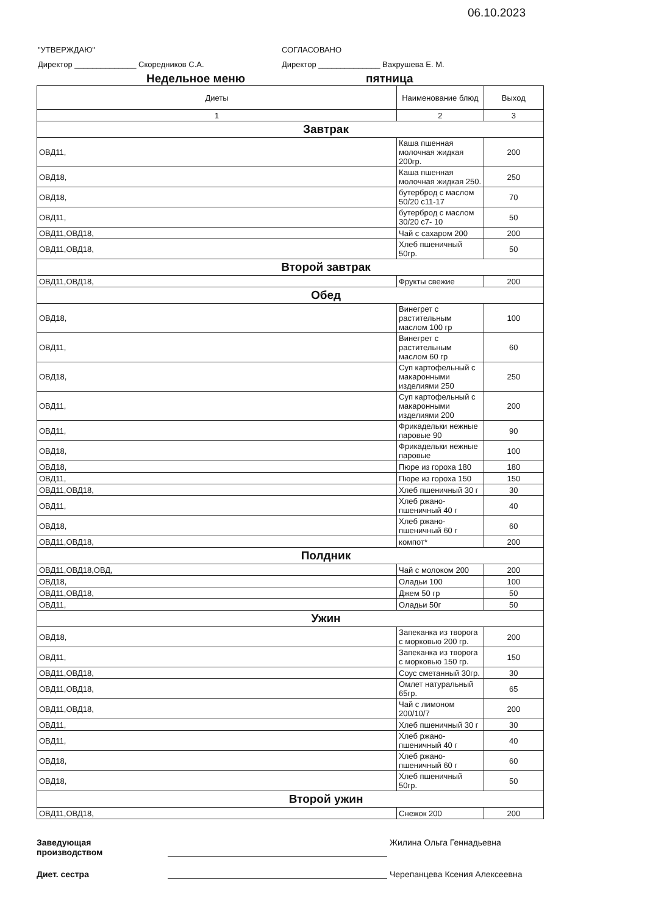06.10.2023
"УТВЕРЖДАЮ"
Директор ______________ Скоредников С.А.
СОГЛАСОВАНО
Директор ______________ Вахрушева Е. М.
Недельное меню пятница
| Диеты | Наименование блюд | Выход |
| --- | --- | --- |
| 1 | 2 | 3 |
| Завтрак | | |
| ОВД11, | Каша пшенная молочная жидкая 200гр. | 200 |
| ОВД18, | Каша пшенная молочная жидкая 250. | 250 |
| ОВД18, | бутерброд с маслом 50/20 с11-17 | 70 |
| ОВД11, | бутерброд с маслом 30/20 с7- 10 | 50 |
| ОВД11,ОВД18, | Чай с сахаром 200 | 200 |
| ОВД11,ОВД18, | Хлеб пшеничный 50гр. | 50 |
| Второй завтрак | | |
| ОВД11,ОВД18, | Фрукты свежие | 200 |
| Обед | | |
| ОВД18, | Винегрет с растительным маслом 100 гр | 100 |
| ОВД11, | Винегрет с растительным маслом 60 гр | 60 |
| ОВД18, | Суп картофельный с макаронными изделиями 250 | 250 |
| ОВД11, | Суп картофельный с макаронными изделиями 200 | 200 |
| ОВД11, | Фрикадельки нежные паровые 90 | 90 |
| ОВД18, | Фрикадельки нежные паровые | 100 |
| ОВД18, | Пюре из гороха 180 | 180 |
| ОВД11, | Пюре из гороха 150 | 150 |
| ОВД11,ОВД18, | Хлеб пшеничный 30 г | 30 |
| ОВД11, | Хлеб ржано- пшеничный 40 г | 40 |
| ОВД18, | Хлеб ржано- пшеничный 60 г | 60 |
| ОВД11,ОВД18, | компот* | 200 |
| Полдник | | |
| ОВД11,ОВД18,ОВД, | Чай с молоком 200 | 200 |
| ОВД18, | Оладьи 100 | 100 |
| ОВД11,ОВД18, | Джем 50 гр | 50 |
| ОВД11, | Оладьи 50г | 50 |
| Ужин | | |
| ОВД18, | Запеканка из творога с морковью 200 гр. | 200 |
| ОВД11, | Запеканка из творога с морковью 150 гр. | 150 |
| ОВД11,ОВД18, | Соус сметанный 30гр. | 30 |
| ОВД11,ОВД18, | Омлет натуральный 65гр. | 65 |
| ОВД11,ОВД18, | Чай с лимоном 200/10/7 | 200 |
| ОВД11, | Хлеб пшеничный 30 г | 30 |
| ОВД11, | Хлеб ржано- пшеничный 40 г | 40 |
| ОВД18, | Хлеб ржано- пшеничный 60 г | 60 |
| ОВД18, | Хлеб пшеничный 50гр. | 50 |
| Второй ужин | | |
| ОВД11,ОВД18, | Снежок 200 | 200 |
Заведующая
производством Жилина Ольга Геннадьевна
Диет. сестра Черепанцева Ксения Алексеевна